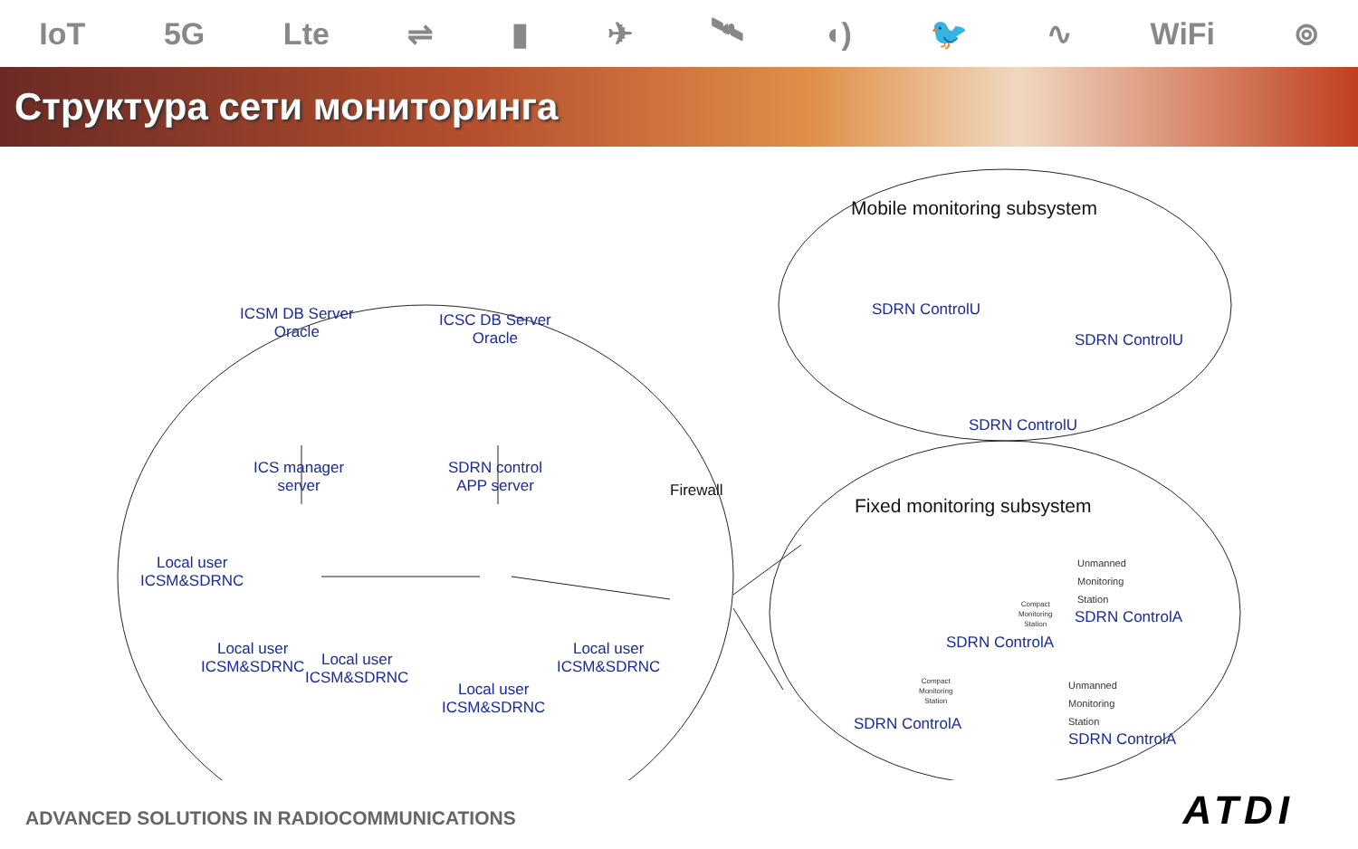IoT 5G Lte ⇌ ▮ ✈ 🛰 ◖) 🐦 ∿ WiFi ⊚
Структура сети мониторинга
ICSM DB Server
Oracle
ICSC DB Server
Oracle
ICS manager
server
SDRN control
APP server
Firewall
Local user
ICSM&SDRNC
Local user
ICSM&SDRNC
Local user
ICSM&SDRNC
Local user
ICSM&SDRNC
Local user
ICSM&SDRNC
Mobile monitoring subsystem
SDRN ControlU
SDRN ControlU
SDRN ControlU
Fixed monitoring subsystem
Unmanned
Monitoring
Station
SDRN ControlA
Compact
Monitoring
Station
SDRN ControlA
Compact
Monitoring
Station
SDRN ControlA
Unmanned
Monitoring
Station
SDRN ControlA
ADVANCED SOLUTIONS IN RADIOCOMMUNICATIONS
ATDI